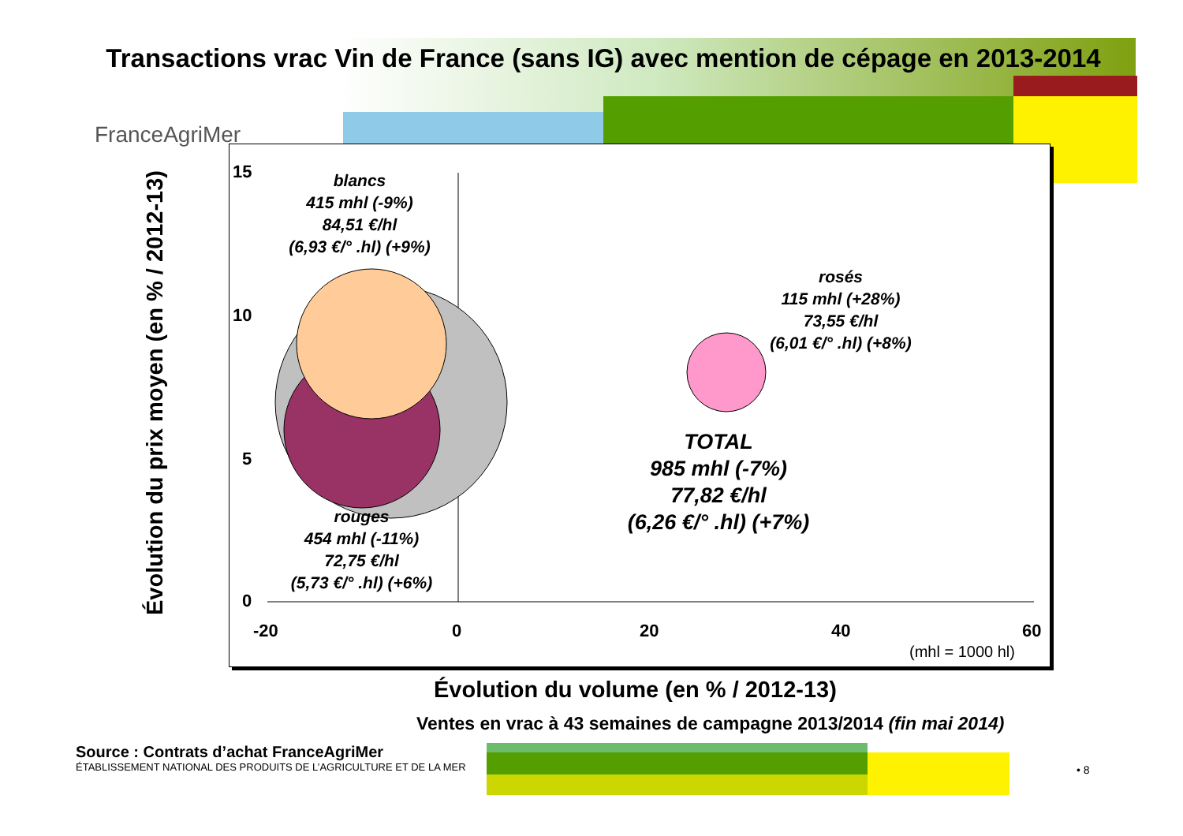Transactions vrac Vin de France (sans IG) avec mention de cépage en 2013-2014
FranceAgriMer
15
10
5
0
-20 0 20 40 60
(mhl = 1000 hl)
blancs
415 mhl (-9%)
84,51 €/hl
(6,93 €/° .hl) (+9%)
rouges
454 mhl (-11%)
72,75 €/hl
(5,73 €/° .hl) (+6%)
rosés
115 mhl (+28%)
73,55 €/hl
(6,01 €/° .hl) (+8%)
TOTAL
985 mhl (-7%)
77,82 €/hl
(6,26 €/° .hl) (+7%)
Évolution du prix moyen (en % / 2012-13)
Évolution du volume (en % / 2012-13)
Ventes en vrac à 43 semaines de campagne 2013/2014 (fin mai 2014)
Source : Contrats d’achat FranceAgriMer
ÉTABLISSEMENT NATIONAL DES PRODUITS DE L’AGRICULTURE ET DE LA MER
• 8